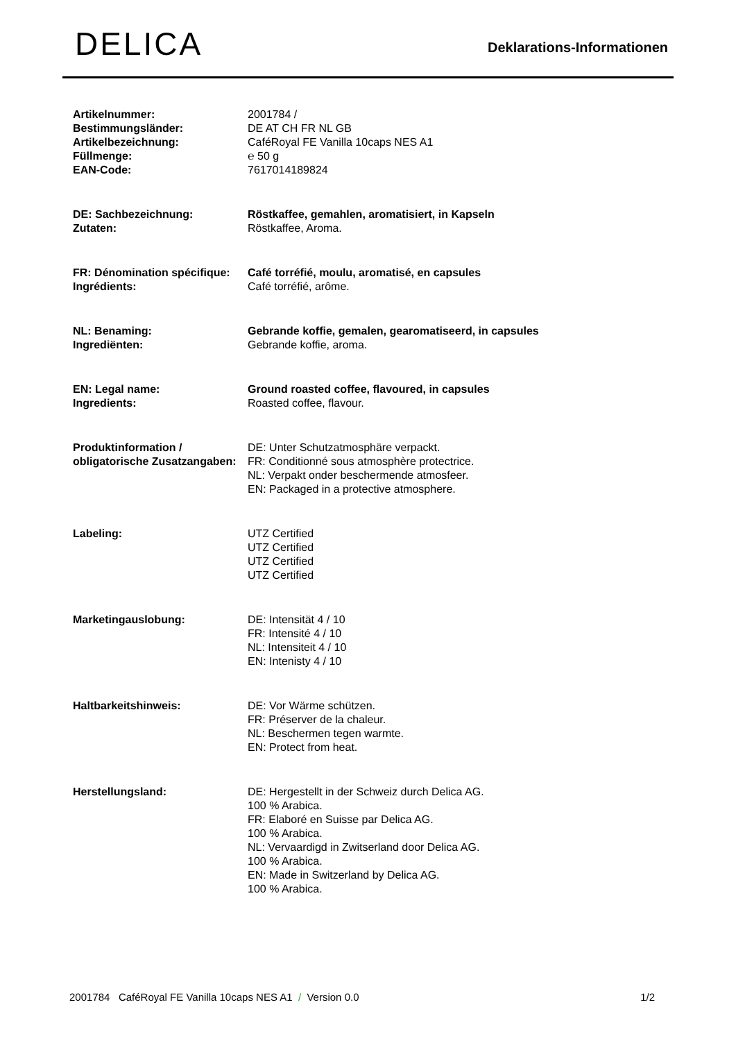DELICA
Deklarations-Informationen
| Artikelnummer: | 2001784 / |
| Bestimmungsländer: | DE AT CH FR NL GB |
| Artikelbezeichnung: | CaféRoyal FE Vanilla 10caps NES A1 |
| Füllmenge: | ℮ 50 g |
| EAN-Code: | 7617014189824 |
| DE: Sachbezeichnung: | Röstkaffee, gemahlen, aromatisiert, in Kapseln |
| Zutaten: | Röstkaffee, Aroma. |
| FR: Dénomination spécifique: | Café torréfié, moulu, aromatisé, en capsules |
| Ingrédients: | Café torréfié, arôme. |
| NL: Benaming: | Gebrande koffie, gemalen, gearomatiseerd, in capsules |
| Ingrediënten: | Gebrande koffie, aroma. |
| EN: Legal name: | Ground roasted coffee, flavoured, in capsules |
| Ingredients: | Roasted coffee, flavour. |
| Produktinformation / obligatorische Zusatzangaben: | DE: Unter Schutzatmosphäre verpackt. FR: Conditionné sous atmosphère protectrice. NL: Verpakt onder beschermende atmosfeer. EN: Packaged in a protective atmosphere. |
| Labeling: | UTZ Certified UTZ Certified UTZ Certified UTZ Certified |
| Marketingauslobung: | DE: Intensität 4 / 10 FR: Intensité 4 / 10 NL: Intensiteit 4 / 10 EN: Intenisty 4 / 10 |
| Haltbarkeitshinweis: | DE: Vor Wärme schützen. FR: Préserver de la chaleur. NL: Beschermen tegen warmte. EN: Protect from heat. |
| Herstellungsland: | DE: Hergestellt in der Schweiz durch Delica AG. 100 % Arabica. FR: Elaboré en Suisse par Delica AG. 100 % Arabica. NL: Vervaardigd in Zwitserland door Delica AG. 100 % Arabica. EN: Made in Switzerland by Delica AG. 100 % Arabica. |
2001784 CaféRoyal FE Vanilla 10caps NES A1 / Version 0.0 1/2